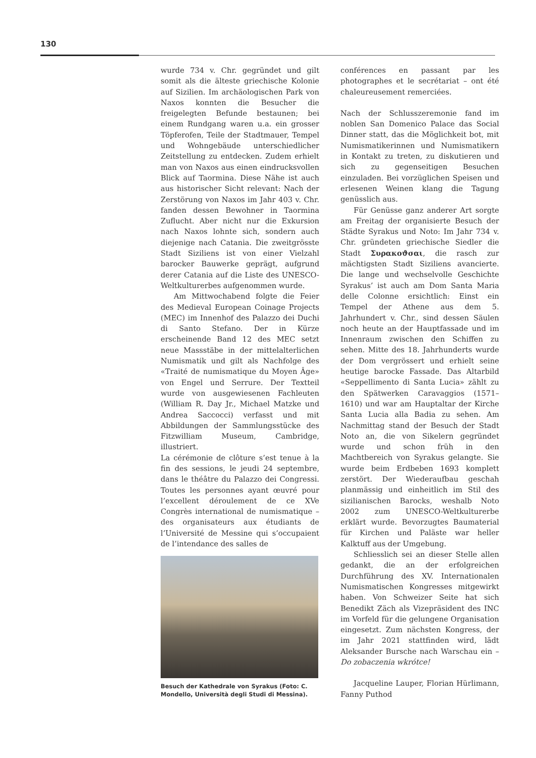130
wurde 734 v. Chr. gegründet und gilt somit als die älteste griechische Kolonie auf Sizilien. Im archäologischen Park von Naxos konnten die Besucher die freigelegten Befunde bestaunen; bei einem Rundgang waren u.a. ein grosser Töpferofen, Teile der Stadtmauer, Tempel und Wohngebäude unterschiedlicher Zeitstellung zu entdecken. Zudem erhielt man von Naxos aus einen eindrucksvollen Blick auf Taormina. Diese Nähe ist auch aus historischer Sicht relevant: Nach der Zerstörung von Naxos im Jahr 403 v. Chr. fanden dessen Bewohner in Taormina Zuflucht. Aber nicht nur die Exkursion nach Naxos lohnte sich, sondern auch diejenige nach Catania. Die zweitgrösste Stadt Siziliens ist von einer Vielzahl barocker Bauwerke geprägt, aufgrund derer Catania auf die Liste des UNESCO-Weltkulturerbes aufgenommen wurde.
Am Mittwochabend folgte die Feier des Medieval European Coinage Projects (MEC) im Innenhof des Palazzo dei Duchi di Santo Stefano. Der in Kürze erscheinende Band 12 des MEC setzt neue Massstäbe in der mittelalterlichen Numismatik und gilt als Nachfolge des «Traité de numismatique du Moyen Âge» von Engel und Serrure. Der Textteil wurde von ausgewiesenen Fachleuten (William R. Day Jr., Michael Matzke und Andrea Saccocci) verfasst und mit Abbildungen der Sammlungsstücke des Fitzwilliam Museum, Cambridge, illustriert.
La cérémonie de clôture s’est tenue à la fin des sessions, le jeudi 24 septembre, dans le théâtre du Palazzo dei Congressi. Toutes les personnes ayant œuvré pour l’excellent déroulement de ce XVe Congrès international de numismatique – des organisateurs aux étudiants de l’Université de Messine qui s’occupaient de l’intendance des salles de
Besuch der Kathedrale von Syrakus (Foto: C. Mondello, Università degli Studi di Messina).
conférences en passant par les photographes et le secrétariat – ont été chaleureusement remerciées.
Nach der Schlusszeremonie fand im noblen San Domenico Palace das Social Dinner statt, das die Möglichkeit bot, mit Numismatikerinnen und Numismatikern in Kontakt zu treten, zu diskutieren und sich zu gegenseitigen Besuchen einzuladen. Bei vorzüglichen Speisen und erlesenen Weinen klang die Tagung genüsslich aus.
Für Genüsse ganz anderer Art sorgte am Freitag der organisierte Besuch der Städte Syrakus und Noto: Im Jahr 734 v. Chr. gründeten griechische Siedler die Stadt Συρακοϑσαι, die rasch zur mächtigsten Stadt Siziliens avancierte. Die lange und wechselvolle Geschichte Syrakus’ ist auch am Dom Santa Maria delle Colonne ersichtlich: Einst ein Tempel der Athene aus dem 5. Jahrhundert v. Chr., sind dessen Säulen noch heute an der Hauptfassade und im Innenraum zwischen den Schiffen zu sehen. Mitte des 18. Jahrhunderts wurde der Dom vergrössert und erhielt seine heutige barocke Fassade. Das Altarbild «Seppellimento di Santa Lucia» zählt zu den Spätwerken Caravaggios (1571–1610) und war am Hauptaltar der Kirche Santa Lucia alla Badia zu sehen. Am Nachmittag stand der Besuch der Stadt Noto an, die von Sikelern gegründet wurde und schon früh in den Machtbereich von Syrakus gelangte. Sie wurde beim Erdbeben 1693 komplett zerstört. Der Wiederaufbau geschah planmässig und einheitlich im Stil des sizilianischen Barocks, weshalb Noto 2002 zum UNESCO-Weltkulturerbe erklärt wurde. Bevorzugtes Baumaterial für Kirchen und Paläste war heller Kalktuff aus der Umgebung.
Schliesslich sei an dieser Stelle allen gedankt, die an der erfolgreichen Durchführung des XV. Internationalen Numismatischen Kongresses mitgewirkt haben. Von Schweizer Seite hat sich Benedikt Zäch als Vizepräsident des INC im Vorfeld für die gelungene Organisation eingesetzt. Zum nächsten Kongress, der im Jahr 2021 stattfinden wird, lädt Aleksander Bursche nach Warschau ein – Do zobaczenia wkrótce!
Jacqueline Lauper, Florian Hürlimann, Fanny Puthod